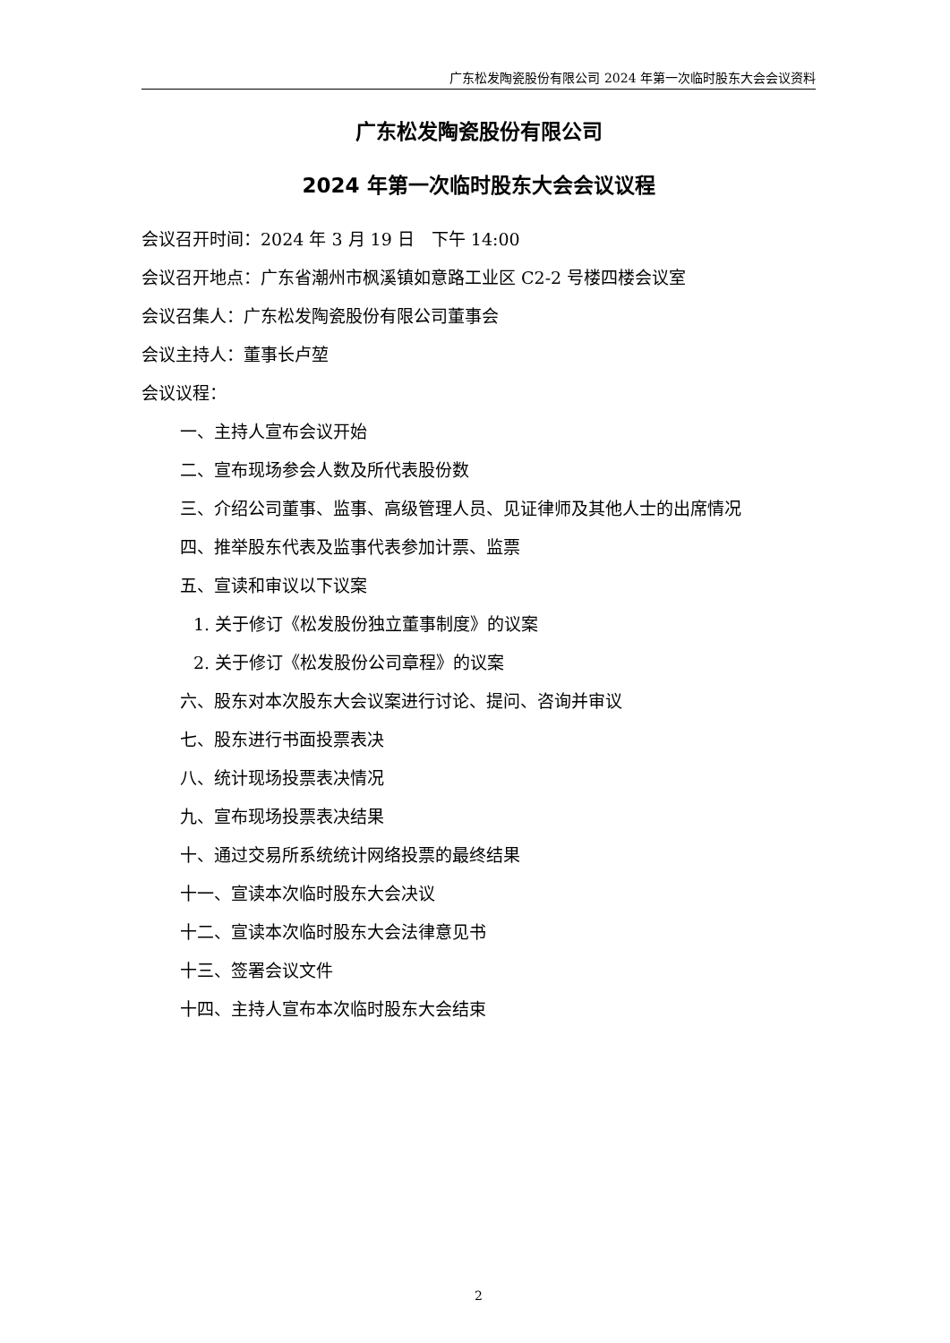广东松发陶瓷股份有限公司 2024 年第一次临时股东大会会议资料
广东松发陶瓷股份有限公司
2024 年第一次临时股东大会会议议程
会议召开时间：2024 年 3 月 19 日　下午 14:00
会议召开地点：广东省潮州市枫溪镇如意路工业区 C2-2 号楼四楼会议室
会议召集人：广东松发陶瓷股份有限公司董事会
会议主持人：董事长卢堃
会议议程：
一、主持人宣布会议开始
二、宣布现场参会人数及所代表股份数
三、介绍公司董事、监事、高级管理人员、见证律师及其他人士的出席情况
四、推举股东代表及监事代表参加计票、监票
五、宣读和审议以下议案
1. 关于修订《松发股份独立董事制度》的议案
2. 关于修订《松发股份公司章程》的议案
六、股东对本次股东大会议案进行讨论、提问、咨询并审议
七、股东进行书面投票表决
八、统计现场投票表决情况
九、宣布现场投票表决结果
十、通过交易所系统统计网络投票的最终结果
十一、宣读本次临时股东大会决议
十二、宣读本次临时股东大会法律意见书
十三、签署会议文件
十四、主持人宣布本次临时股东大会结束
2